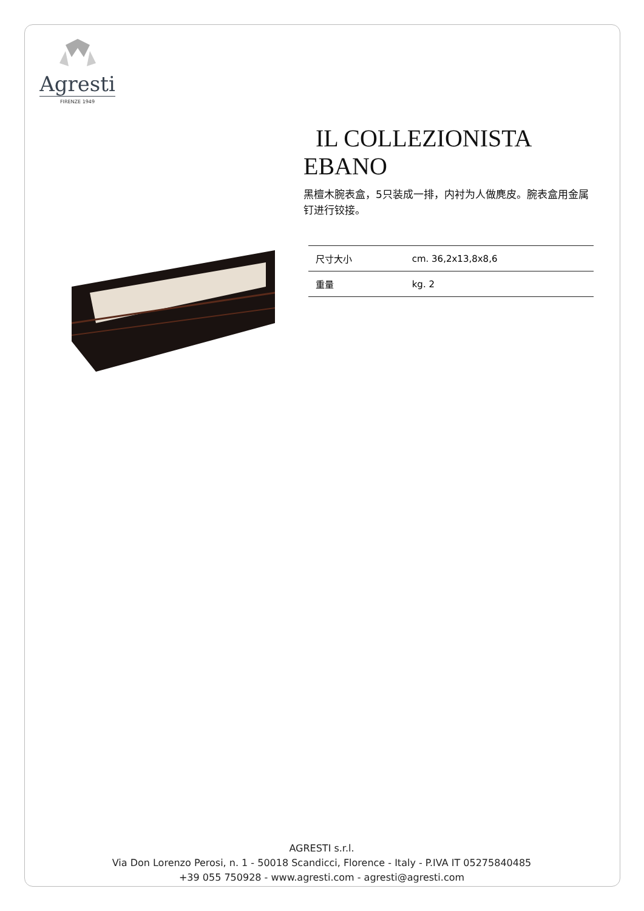Agresti
FIRENZE 1949
IL COLLEZIONISTA
EBANO
黑檀木腕表盒，5只装成一排，内衬为人做麂皮。腕表盒用金属钉进行铰接。
| 尺寸大小 | cm. 36,2x13,8x8,6 |
| 重量 | kg. 2 |
AGRESTI s.r.l.
Via Don Lorenzo Perosi, n. 1 - 50018 Scandicci, Florence - Italy - P.IVA IT 05275840485
+39 055 750928 - www.agresti.com - agresti@agresti.com